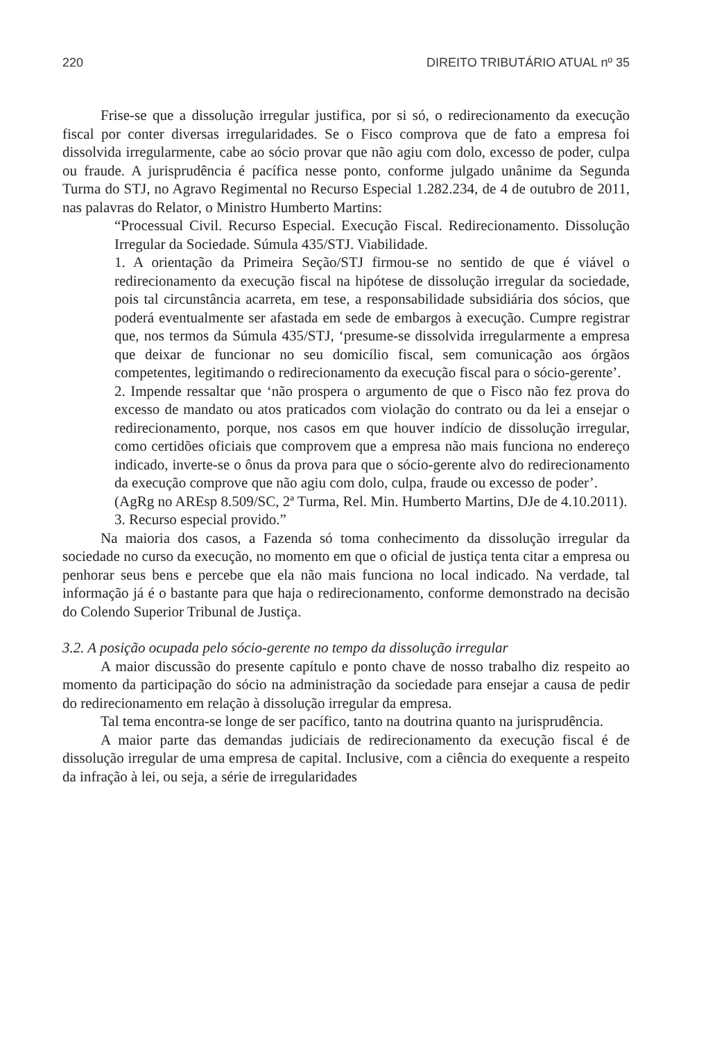220 DIREITO TRIBUTÁRIO ATUAL nº 35
Frise-se que a dissolução irregular justifica, por si só, o redirecionamento da execução fiscal por conter diversas irregularidades. Se o Fisco comprova que de fato a empresa foi dissolvida irregularmente, cabe ao sócio provar que não agiu com dolo, excesso de poder, culpa ou fraude. A jurisprudência é pacífica nesse ponto, conforme julgado unânime da Segunda Turma do STJ, no Agravo Regimental no Recurso Especial 1.282.234, de 4 de outubro de 2011, nas palavras do Relator, o Ministro Humberto Martins:
“Processual Civil. Recurso Especial. Execução Fiscal. Redirecionamento. Dissolução Irregular da Sociedade. Súmula 435/STJ. Viabilidade.
1. A orientação da Primeira Seção/STJ firmou-se no sentido de que é viável o redirecionamento da execução fiscal na hipótese de dissolução irregular da sociedade, pois tal circunstância acarreta, em tese, a responsabilidade subsidiária dos sócios, que poderá eventualmente ser afastada em sede de embargos à execução. Cumpre registrar que, nos termos da Súmula 435/STJ, ‘presume-se dissolvida irregularmente a empresa que deixar de funcionar no seu domicílio fiscal, sem comunicação aos órgãos competentes, legitimando o redirecionamento da execução fiscal para o sócio-gerente’.
2. Impende ressaltar que ‘não prospera o argumento de que o Fisco não fez prova do excesso de mandato ou atos praticados com violação do contrato ou da lei a ensejar o redirecionamento, porque, nos casos em que houver indício de dissolução irregular, como certidões oficiais que comprovem que a empresa não mais funciona no endereço indicado, inverte-se o ônus da prova para que o sócio-gerente alvo do redirecionamento da execução comprove que não agiu com dolo, culpa, fraude ou excesso de poder’.
(AgRg no AREsp 8.509/SC, 2ª Turma, Rel. Min. Humberto Martins, DJe de 4.10.2011).
3. Recurso especial provido.”
Na maioria dos casos, a Fazenda só toma conhecimento da dissolução irregular da sociedade no curso da execução, no momento em que o oficial de justiça tenta citar a empresa ou penhorar seus bens e percebe que ela não mais funciona no local indicado. Na verdade, tal informação já é o bastante para que haja o redirecionamento, conforme demonstrado na decisão do Colendo Superior Tribunal de Justiça.
3.2. A posição ocupada pelo sócio-gerente no tempo da dissolução irregular
A maior discussão do presente capítulo e ponto chave de nosso trabalho diz respeito ao momento da participação do sócio na administração da sociedade para ensejar a causa de pedir do redirecionamento em relação à dissolução irregular da empresa.
Tal tema encontra-se longe de ser pacífico, tanto na doutrina quanto na jurisprudência.
A maior parte das demandas judiciais de redirecionamento da execução fiscal é de dissolução irregular de uma empresa de capital. Inclusive, com a ciência do exequente a respeito da infração à lei, ou seja, a série de irregularidades